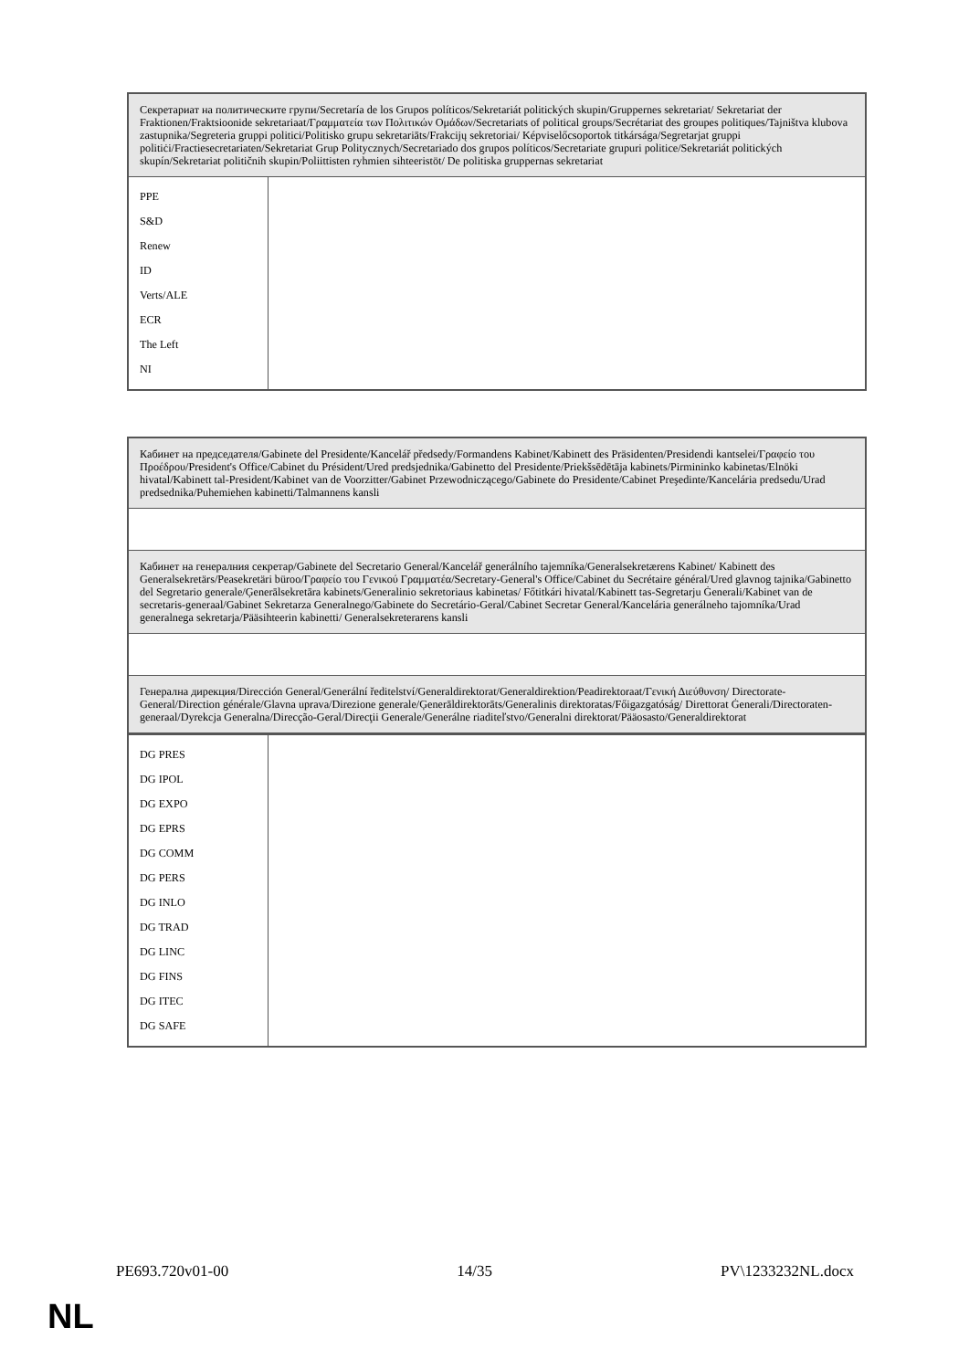| Секретариат на политическите групи/Secretaría de los Grupos políticos/Sekretariát politických skupin/Gruppernes sekretariat/ Sekretariat der Fraktionen/Fraktsioonide sekretariaat/Γραμματεία των Πολιτικών Ομάδων/Secretariats of political groups/Secrétariat des groupes politiques/Tajništva klubova zastupnika/Segreteria gruppi politici/Politisko grupu sekretariāts/Frakcijų sekretoriai/ Képviselőcsoportok titkársága/Segretarjat gruppi politiċi/Fractiesecretariaten/Sekretariat Grup Politycznych/Secretariado dos grupos políticos/Secretariate grupuri politice/Sekretariát politických skupín/Sekretariat političnih skupin/Poliittisten ryhmien sihteeristöt/ De politiska gruppernas sekretariat | |
| PPE S&D Renew ID Verts/ALE ECR The Left NI | |
| Кабинет на председателя/Gabinete del Presidente/Kancelář předsedy/Formandens Kabinet/Kabinett des Präsidenten/Presidendi kantselei/Γραφείο του Προέδρου/President's Office/Cabinet du Président/Ured predsjednika/Gabinetto del Presidente/Priekšsēdētāja kabinets/Pirmininko kabinetas/Elnöki hivatal/Kabinett tal-President/Kabinet van de Voorzitter/Gabinet Przewodniczącego/Gabinete do Presidente/Cabinet Preşedinte/Kancelária predsedu/Urad predsednika/Puhemiehen kabinetti/Talmannens kansli |
| Кабинет на генералния секретар/Gabinete del Secretario General/Kancelář generálního tajemníka/Generalsekretærens Kabinet/ Kabinett des Generalsekretärs/Peasekretäri büroo/Γραφείο του Γενικού Γραμματέα/Secretary-General's Office/Cabinet du Secrétaire général/Ured glavnog tajnika/Gabinetto del Segretario generale/Ģenerālsekretāra kabinets/Generalinio sekretoriaus kabinetas/ Főtitkári hivatal/Kabinett tas-Segretarju Ġenerali/Kabinet van de secretaris-generaal/Gabinet Sekretarza Generalnego/Gabinete do Secretário-Geral/Cabinet Secretar General/Kancelária generálneho tajomníka/Urad generalnega sekretarja/Pääsihteerin kabinetti/ Generalsekreterarens kansli |
| Генерална дирекция/Dirección General/Generální ředitelství/Generaldirektorat/Generaldirektion/Peadirektoraat/Γενική Διεύθυνση/ Directorate-General/Direction générale/Glavna uprava/Direzione generale/Ģenerāldirektorāts/Generalinis direktoratas/Főigazgatóság/ Direttorat Ġenerali/Directoraten-generaal/Dyrekcja Generalna/Direcção-Geral/Direcţii Generale/Generálne riaditeľstvo/Generalni direktorat/Pääosasto/Generaldirektorat |
| DG PRES DG IPOL DG EXPO DG EPRS DG COMM DG PERS DG INLO DG TRAD DG LINC DG FINS DG ITEC DG SAFE | |
PE693.720v01-00 14/35 PV\1233232NL.docx
NL